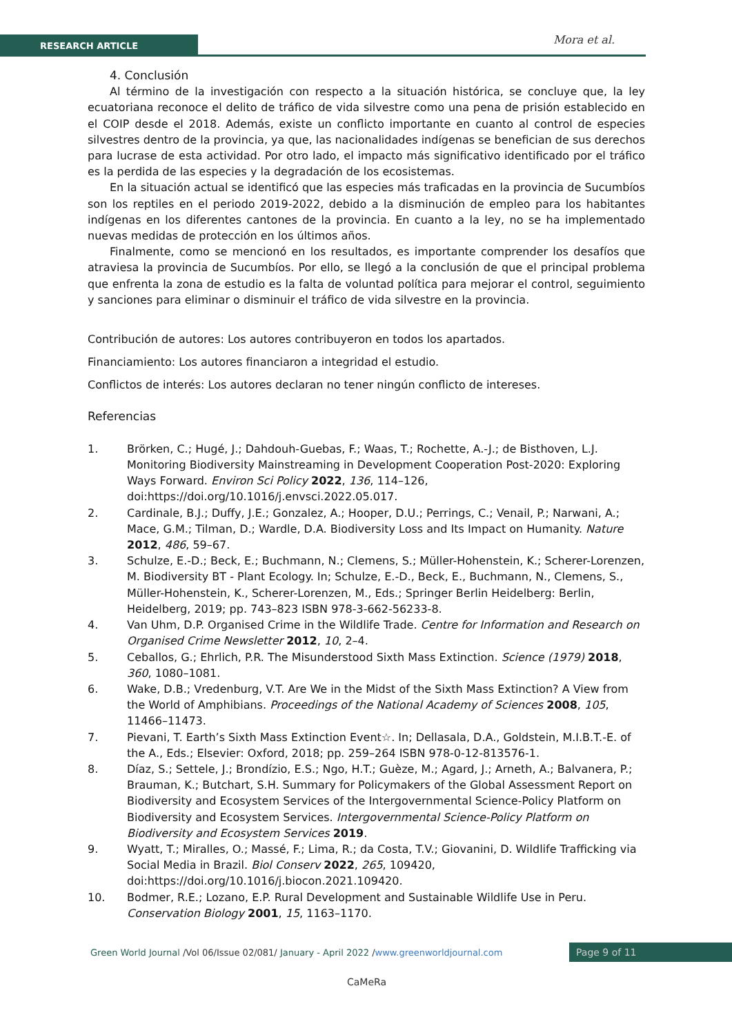RESEARCH ARTICLE Mora et al.
4. Conclusión
Al término de la investigación con respecto a la situación histórica, se concluye que, la ley ecuatoriana reconoce el delito de tráfico de vida silvestre como una pena de prisión establecido en el COIP desde el 2018. Además, existe un conflicto importante en cuanto al control de especies silvestres dentro de la provincia, ya que, las nacionalidades indígenas se benefician de sus derechos para lucrase de esta actividad. Por otro lado, el impacto más significativo identificado por el tráfico es la perdida de las especies y la degradación de los ecosistemas.
En la situación actual se identificó que las especies más traficadas en la provincia de Sucumbíos son los reptiles en el periodo 2019-2022, debido a la disminución de empleo para los habitantes indígenas en los diferentes cantones de la provincia. En cuanto a la ley, no se ha implementado nuevas medidas de protección en los últimos años.
Finalmente, como se mencionó en los resultados, es importante comprender los desafíos que atraviesa la provincia de Sucumbíos. Por ello, se llegó a la conclusión de que el principal problema que enfrenta la zona de estudio es la falta de voluntad política para mejorar el control, seguimiento y sanciones para eliminar o disminuir el tráfico de vida silvestre en la provincia.
Contribución de autores: Los autores contribuyeron en todos los apartados.
Financiamiento: Los autores financiaron a integridad el estudio.
Conflictos de interés: Los autores declaran no tener ningún conflicto de intereses.
Referencias
1. Brörken, C.; Hugé, J.; Dahdouh-Guebas, F.; Waas, T.; Rochette, A.-J.; de Bisthoven, L.J. Monitoring Biodiversity Mainstreaming in Development Cooperation Post-2020: Exploring Ways Forward. Environ Sci Policy 2022, 136, 114–126, doi:https://doi.org/10.1016/j.envsci.2022.05.017.
2. Cardinale, B.J.; Duffy, J.E.; Gonzalez, A.; Hooper, D.U.; Perrings, C.; Venail, P.; Narwani, A.; Mace, G.M.; Tilman, D.; Wardle, D.A. Biodiversity Loss and Its Impact on Humanity. Nature 2012, 486, 59–67.
3. Schulze, E.-D.; Beck, E.; Buchmann, N.; Clemens, S.; Müller-Hohenstein, K.; Scherer-Lorenzen, M. Biodiversity BT - Plant Ecology. In; Schulze, E.-D., Beck, E., Buchmann, N., Clemens, S., Müller-Hohenstein, K., Scherer-Lorenzen, M., Eds.; Springer Berlin Heidelberg: Berlin, Heidelberg, 2019; pp. 743–823 ISBN 978-3-662-56233-8.
4. Van Uhm, D.P. Organised Crime in the Wildlife Trade. Centre for Information and Research on Organised Crime Newsletter 2012, 10, 2–4.
5. Ceballos, G.; Ehrlich, P.R. The Misunderstood Sixth Mass Extinction. Science (1979) 2018, 360, 1080–1081.
6. Wake, D.B.; Vredenburg, V.T. Are We in the Midst of the Sixth Mass Extinction? A View from the World of Amphibians. Proceedings of the National Academy of Sciences 2008, 105, 11466–11473.
7. Pievani, T. Earth’s Sixth Mass Extinction Event☆. In; Dellasala, D.A., Goldstein, M.I.B.T.-E. of the A., Eds.; Elsevier: Oxford, 2018; pp. 259–264 ISBN 978-0-12-813576-1.
8. Díaz, S.; Settele, J.; Brondízio, E.S.; Ngo, H.T.; Guèze, M.; Agard, J.; Arneth, A.; Balvanera, P.; Brauman, K.; Butchart, S.H. Summary for Policymakers of the Global Assessment Report on Biodiversity and Ecosystem Services of the Intergovernmental Science-Policy Platform on Biodiversity and Ecosystem Services. Intergovernmental Science-Policy Platform on Biodiversity and Ecosystem Services 2019.
9. Wyatt, T.; Miralles, O.; Massé, F.; Lima, R.; da Costa, T.V.; Giovanini, D. Wildlife Trafficking via Social Media in Brazil. Biol Conserv 2022, 265, 109420, doi:https://doi.org/10.1016/j.biocon.2021.109420.
10. Bodmer, R.E.; Lozano, E.P. Rural Development and Sustainable Wildlife Use in Peru. Conservation Biology 2001, 15, 1163–1170.
Green World Journal /Vol 06/Issue 02/081/ January - April 2022 /www.greenworldjournal.com
Page 9 of 11
CaMeRa